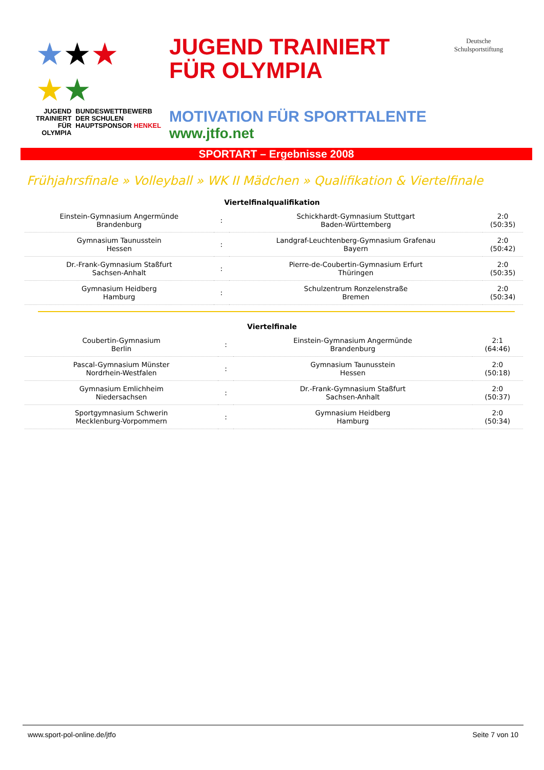★★★
★★
JUGEND
TRAINIERT
FÜR
OLYMPIA
BUNDESWETTBEWERB
DER SCHULEN
HAUPTSPONSOR HENKEL
JUGEND TRAINIERT
FÜR OLYMPIA
Deutsche
Schulsportstiftung
MOTIVATION FÜR SPORTTALENTE
www.jtfo.net
SPORTART – Ergebnisse 2008
Frühjahrsfinale » Volleyball » WK II Mädchen » Qualifikation & Viertelfinale
Viertelfinalqualifikation
| Einstein-Gymnasium Angermünde Brandenburg | : | Schickhardt-Gymnasium Stuttgart Baden-Württemberg | 2:0 (50:35) |
| Gymnasium Taunusstein Hessen | : | Landgraf-Leuchtenberg-Gymnasium Grafenau Bayern | 2:0 (50:42) |
| Dr.-Frank-Gymnasium Staßfurt Sachsen-Anhalt | : | Pierre-de-Coubertin-Gymnasium Erfurt Thüringen | 2:0 (50:35) |
| Gymnasium Heidberg Hamburg | : | Schulzentrum Ronzelenstraße Bremen | 2:0 (50:34) |
Viertelfinale
| Coubertin-Gymnasium Berlin | : | Einstein-Gymnasium Angermünde Brandenburg | 2:1 (64:46) |
| Pascal-Gymnasium Münster Nordrhein-Westfalen | : | Gymnasium Taunusstein Hessen | 2:0 (50:18) |
| Gymnasium Emlichheim Niedersachsen | : | Dr.-Frank-Gymnasium Staßfurt Sachsen-Anhalt | 2:0 (50:37) |
| Sportgymnasium Schwerin Mecklenburg-Vorpommern | : | Gymnasium Heidberg Hamburg | 2:0 (50:34) |
www.sport-pol-online.de/jtfo Seite 7 von 10